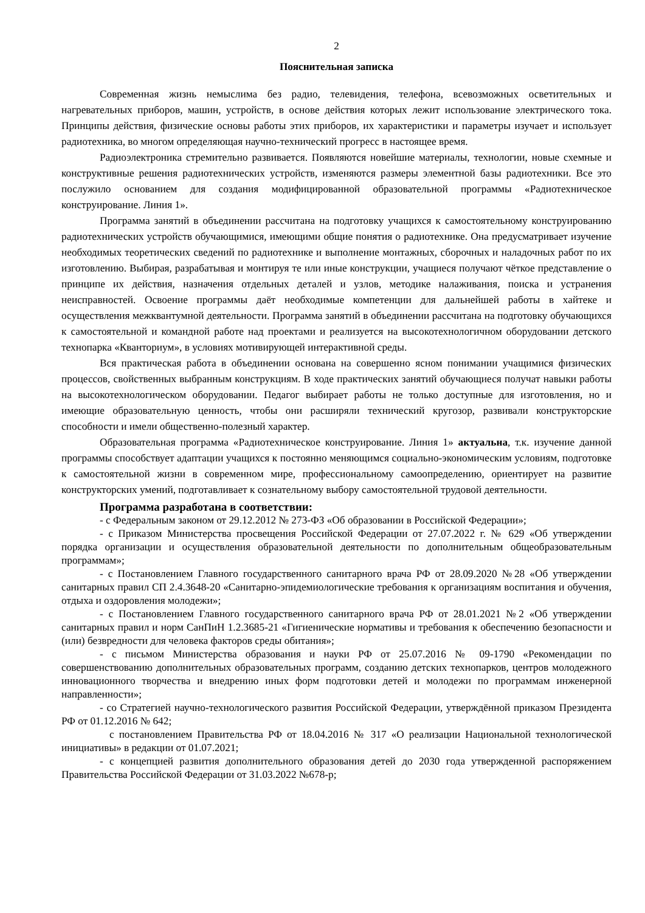2
Пояснительная записка
Современная жизнь немыслима без радио, телевидения, телефона, всевозможных осветительных и нагревательных приборов, машин, устройств, в основе действия которых лежит использование электрического тока. Принципы действия, физические основы работы этих приборов, их характеристики и параметры изучает и использует радиотехника, во многом определяющая научно-технический прогресс в настоящее время.
Радиоэлектроника стремительно развивается. Появляются новейшие материалы, технологии, новые схемные и конструктивные решения радиотехнических устройств, изменяются размеры элементной базы радиотехники. Все это послужило основанием для создания модифицированной образовательной программы «Радиотехническое конструирование. Линия 1».
Программа занятий в объединении рассчитана на подготовку учащихся к самостоятельному конструированию радиотехнических устройств обучающимися, имеющими общие понятия о радиотехнике. Она предусматривает изучение необходимых теоретических сведений по радиотехнике и выполнение монтажных, сборочных и наладочных работ по их изготовлению. Выбирая, разрабатывая и монтируя те или иные конструкции, учащиеся получают чёткое представление о принципе их действия, назначения отдельных деталей и узлов, методике налаживания, поиска и устранения неисправностей. Освоение программы даёт необходимые компетенции для дальнейшей работы в хайтеке и осуществления межквантумной деятельности. Программа занятий в объединении рассчитана на подготовку обучающихся к самостоятельной и командной работе над проектами и реализуется на высокотехнологичном оборудовании детского технопарка «Кванториум», в условиях мотивирующей интерактивной среды.
Вся практическая работа в объединении основана на совершенно ясном понимании учащимися физических процессов, свойственных выбранным конструкциям. В ходе практических занятий обучающиеся получат навыки работы на высокотехнологическом оборудовании. Педагог выбирает работы не только доступные для изготовления, но и имеющие образовательную ценность, чтобы они расширяли технический кругозор, развивали конструкторские способности и имели общественно-полезный характер.
Образовательная программа «Радиотехническое конструирование. Линия 1» актуальна, т.к. изучение данной программы способствует адаптации учащихся к постоянно меняющимся социально-экономическим условиям, подготовке к самостоятельной жизни в современном мире, профессиональному самоопределению, ориентирует на развитие конструкторских умений, подготавливает к сознательному выбору самостоятельной трудовой деятельности.
Программа разработана в соответствии:
- с Федеральным законом от 29.12.2012 № 273-ФЗ «Об образовании в Российской Федерации»;
- с Приказом Министерства просвещения Российской Федерации от 27.07.2022 г. № 629 «Об утверждении порядка организации и осуществления образовательной деятельности по дополнительным общеобразовательным программам»;
- с Постановлением Главного государственного санитарного врача РФ от 28.09.2020 №28 «Об утверждении санитарных правил СП 2.4.3648-20 «Санитарно-эпидемиологические требования к организациям воспитания и обучения, отдыха и оздоровления молодежи»;
- с Постановлением Главного государственного санитарного врача РФ от 28.01.2021 №2 «Об утверждении санитарных правил и норм СанПиН 1.2.3685-21 «Гигиенические нормативы и требования к обеспечению безопасности и (или) безвредности для человека факторов среды обитания»;
- с письмом Министерства образования и науки РФ от 25.07.2016 № 09-1790 «Рекомендации по совершенствованию дополнительных образовательных программ, созданию детских технопарков, центров молодежного инновационного творчества и внедрению иных форм подготовки детей и молодежи по программам инженерной направленности»;
- со Стратегией научно-технологического развития Российской Федерации, утверждённой приказом Президента РФ от 01.12.2016 № 642;
с постановлением Правительства РФ от 18.04.2016 № 317 «О реализации Национальной технологической инициативы» в редакции от 01.07.2021;
- с концепцией развития дополнительного образования детей до 2030 года утвержденной распоряжением Правительства Российской Федерации от 31.03.2022 №678-р;